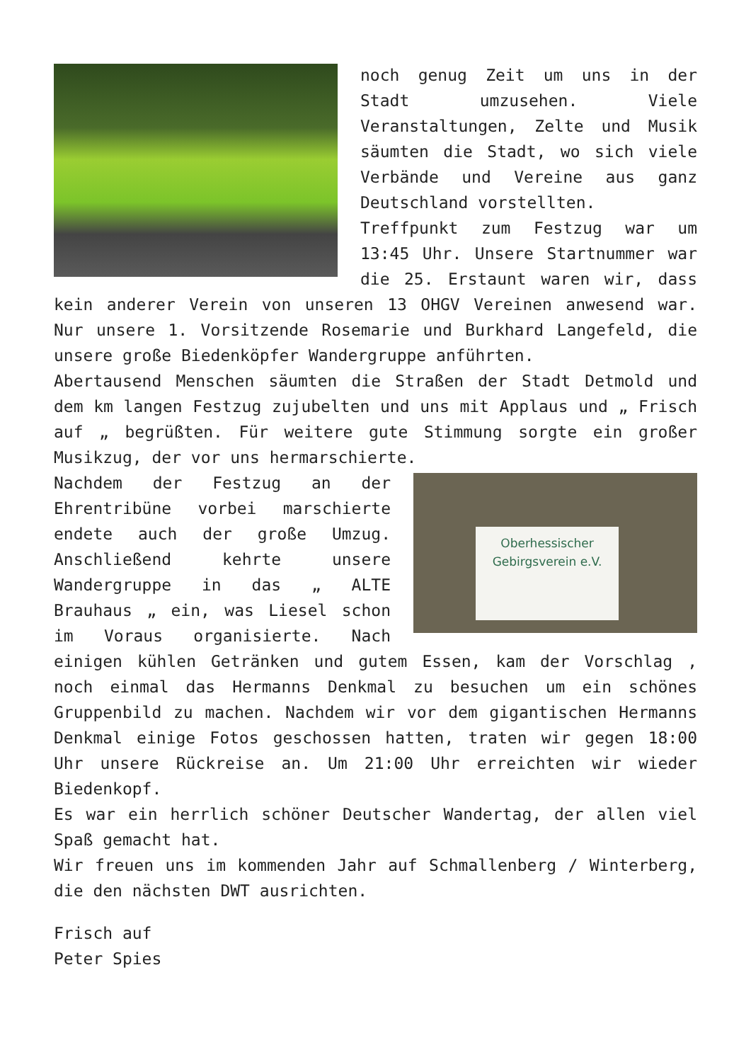noch genug Zeit um uns in der Stadt umzusehen. Viele Veranstaltungen, Zelte und Musik säumten die Stadt, wo sich viele Verbände und Vereine aus ganz Deutschland vorstellten.
Treffpunkt zum Festzug war um 13:45 Uhr. Unsere Startnummer war die 25. Erstaunt waren wir, dass kein anderer Verein von unseren 13 OHGV Vereinen anwesend war. Nur unsere 1. Vorsitzende Rosemarie und Burkhard Langefeld, die unsere große Biedenköpfer Wandergruppe anführten.
Abertausend Menschen säumten die Straßen der Stadt Detmold und dem km langen Festzug zujubelten und uns mit Applaus und „ Frisch auf „ begrüßten. Für weitere gute Stimmung sorgte ein großer Musikzug, der vor uns hermarschierte.
Oberhessischer
Gebirgsverein e.V.
Nachdem der Festzug an der Ehrentribüne vorbei marschierte endete auch der große Umzug. Anschließend kehrte unsere Wandergruppe in das „ ALTE Brauhaus „ ein, was Liesel schon im Voraus organisierte. Nach einigen kühlen Getränken und gutem Essen, kam der Vorschlag , noch einmal das Hermanns Denkmal zu besuchen um ein schönes Gruppenbild zu machen. Nachdem wir vor dem gigantischen Hermanns Denkmal einige Fotos geschossen hatten, traten wir gegen 18:00 Uhr unsere Rückreise an. Um 21:00 Uhr erreichten wir wieder Biedenkopf.
Es war ein herrlich schöner Deutscher Wandertag, der allen viel Spaß gemacht hat.
Wir freuen uns im kommenden Jahr auf Schmallenberg / Winterberg, die den nächsten DWT ausrichten.
Frisch auf
Peter Spies